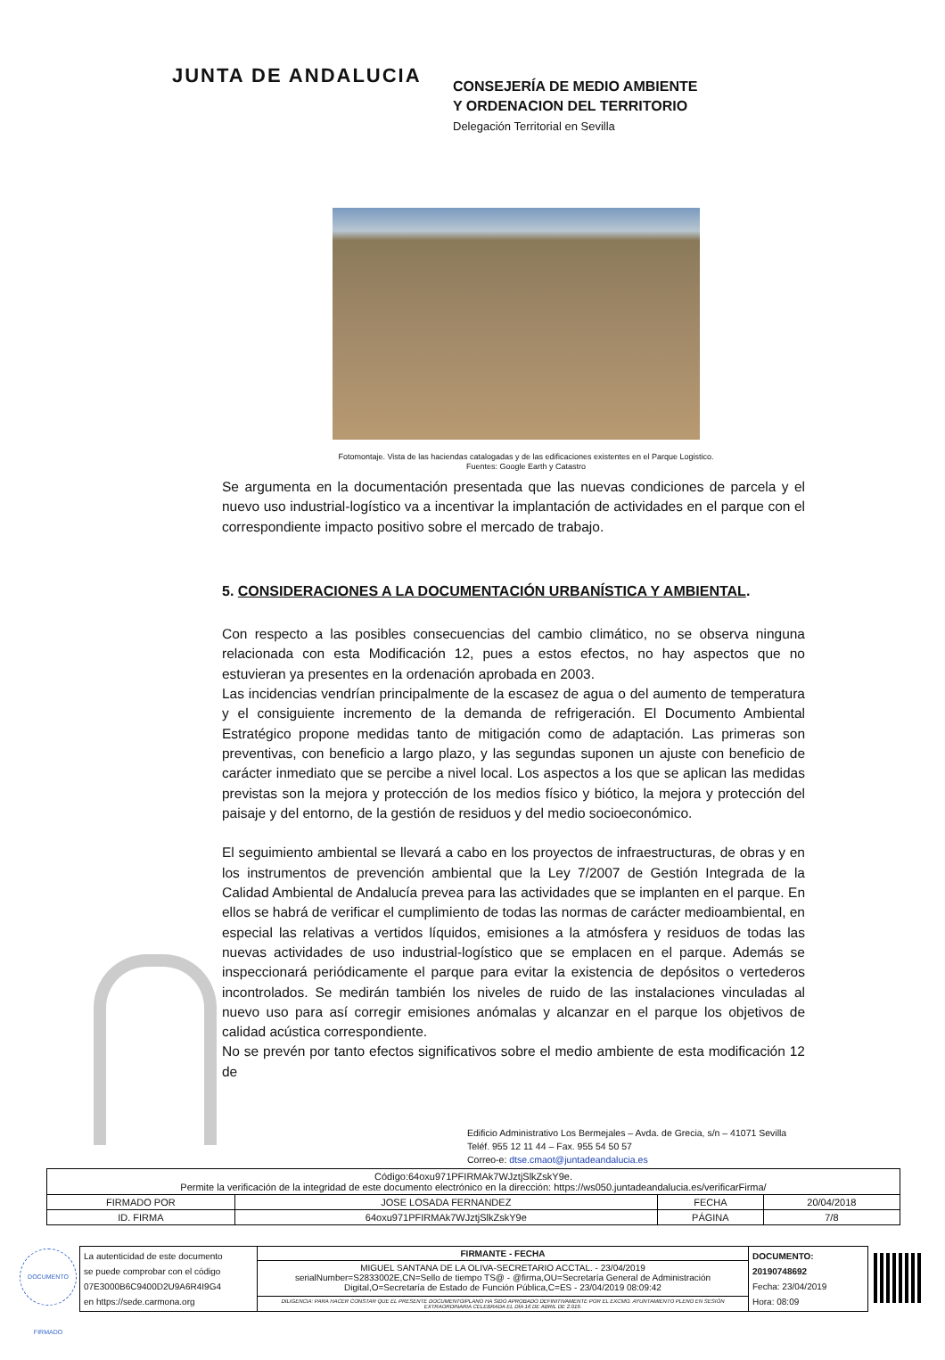JUNTA DE ANDALUCIA
CONSEJERÍA DE MEDIO AMBIENTE
Y ORDENACION DEL TERRITORIO
Delegación Territorial en Sevilla
Fotomontaje. Vista de las haciendas catalogadas y de las edificaciones existentes en el Parque Logistico.
Fuentes: Google Earth y Catastro
Se argumenta en la documentación presentada que las nuevas condiciones de parcela y el nuevo uso industrial-logístico va a incentivar la implantación de actividades en el parque con el correspondiente impacto positivo sobre el mercado de trabajo.
5. CONSIDERACIONES A LA DOCUMENTACIÓN URBANÍSTICA Y AMBIENTAL.
Con respecto a las posibles consecuencias del cambio climático, no se observa ninguna relacionada con esta Modificación 12, pues a estos efectos, no hay aspectos que no estuvieran ya presentes en la ordenación aprobada en 2003.
Las incidencias vendrían principalmente de la escasez de agua o del aumento de temperatura y el consiguiente incremento de la demanda de refrigeración. El Documento Ambiental Estratégico propone medidas tanto de mitigación como de adaptación. Las primeras son preventivas, con beneficio a largo plazo, y las segundas suponen un ajuste con beneficio de carácter inmediato que se percibe a nivel local. Los aspectos a los que se aplican las medidas previstas son la mejora y protección de los medios físico y biótico, la mejora y protección del paisaje y del entorno, de la gestión de residuos y del medio socioeconómico.
El seguimiento ambiental se llevará a cabo en los proyectos de infraestructuras, de obras y en los instrumentos de prevención ambiental que la Ley 7/2007 de Gestión Integrada de la Calidad Ambiental de Andalucía prevea para las actividades que se implanten en el parque. En ellos se habrá de verificar el cumplimiento de todas las normas de carácter medioambiental, en especial las relativas a vertidos líquidos, emisiones a la atmósfera y residuos de todas las nuevas actividades de uso industrial-logístico que se emplacen en el parque. Además se inspeccionará periódicamente el parque para evitar la existencia de depósitos o vertederos incontrolados. Se medirán también los niveles de ruido de las instalaciones vinculadas al nuevo uso para así corregir emisiones anómalas y alcanzar en el parque los objetivos de calidad acústica correspondiente.
No se prevén por tanto efectos significativos sobre el medio ambiente de esta modificación 12 de
Edificio Administrativo Los Bermejales – Avda. de Grecia, s/n – 41071 Sevilla
Teléf. 955 12 11 44 – Fax. 955 54 50 57
Correo-e: dtse.cmaot@juntadeandalucia.es
| Código:64oxu971PFIRMAk7WJztjSlkZskY9e. Permite la verificación de la integridad de este documento electrónico en la dirección: https://ws050.juntadeandalucia.es/verificarFirma/ | | | |
| FIRMADO POR | JOSE LOSADA FERNANDEZ | FECHA | 20/04/2018 |
| ID. FIRMA | 64oxu971PFIRMAk7WJztjSlkZskY9e | PÁGINA | 7/8 |
DOCUMENTO FIRMADO
| La autenticidad de este documento se puede comprobar con el código 07E3000B6C9400D2U9A6R4I9G4 en https://sede.carmona.org | FIRMANTE - FECHA | DOCUMENTO: 20190748692 Fecha: 23/04/2019 Hora: 08:09 |
| | MIGUEL SANTANA DE LA OLIVA-SECRETARIO ACCTAL. - 23/04/2019 serialNumber=S2833002E,CN=Sello de tiempo TS@ - @firma,OU=Secretaría General de Administración Digital,O=Secretaría de Estado de Función Pública,C=ES - 23/04/2019 08:09:42 | |
| | DILIGENCIA: PARA HACER CONSTAR QUE EL PRESENTE DOCUMENTO/PLANO HA SIDO APROBADO DEFINITIVAMENTE POR EL EXCMO. AYUNTAMIENTO PLENO EN SESIÓN EXTRAORDINARIA CELEBRADA EL DÍA 16 DE ABRIL DE 2.019. | |